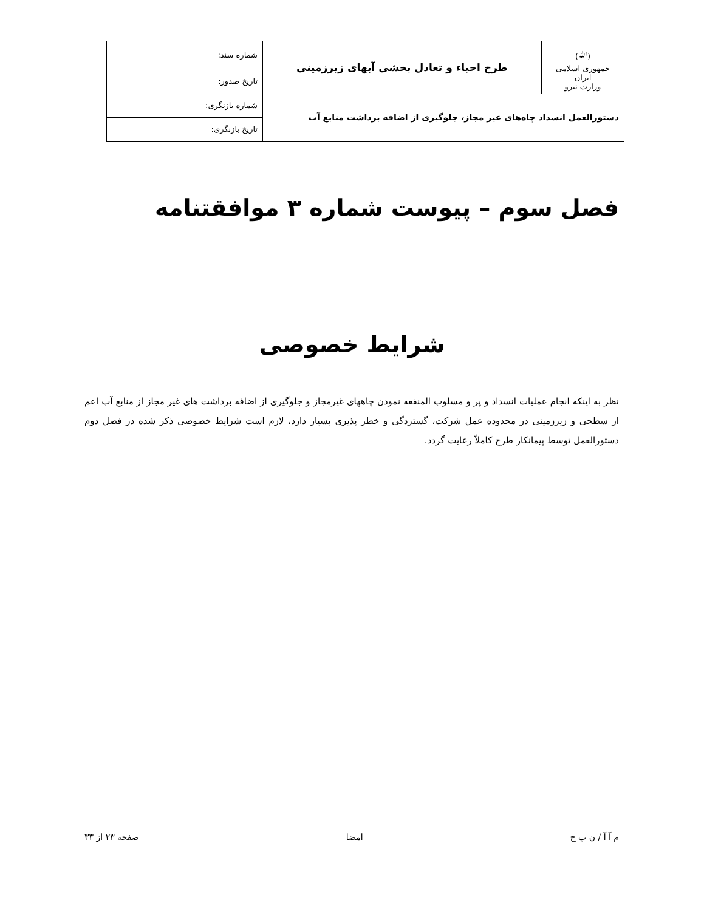| (ﷲ) جمهوری اسلامی ایران وزارت نیرو | طرح احیاء و تعادل بخشی آبهای زیرزمینی | شماره سند: |
| | | تاریخ صدور: |
| دستورالعمل انسداد چاه‌های غیر مجاز، جلوگیری از اضافه برداشت منابع آب | | شماره بازنگری: |
| | | تاریخ بازنگری: |
فصل سوم – پیوست شماره ۳ موافقتنامه
شرایط خصوصی
نظر به اینکه انجام عملیات انسداد و پر و مسلوب المنفعه نمودن چاههای غیرمجاز و جلوگیری از اضافه برداشت های غیر مجاز از منابع آب اعم از سطحی و زیرزمینی در محدوده عمل شرکت، گستردگی و خطر پذیری بسیار دارد، لازم است شرایط خصوصی ذکر شده در فصل دوم دستورالعمل توسط پیمانکار طرح کاملاً رعایت گردد.
م آ آ / ن ب ح امضا صفحه ۲۳ از ۳۳